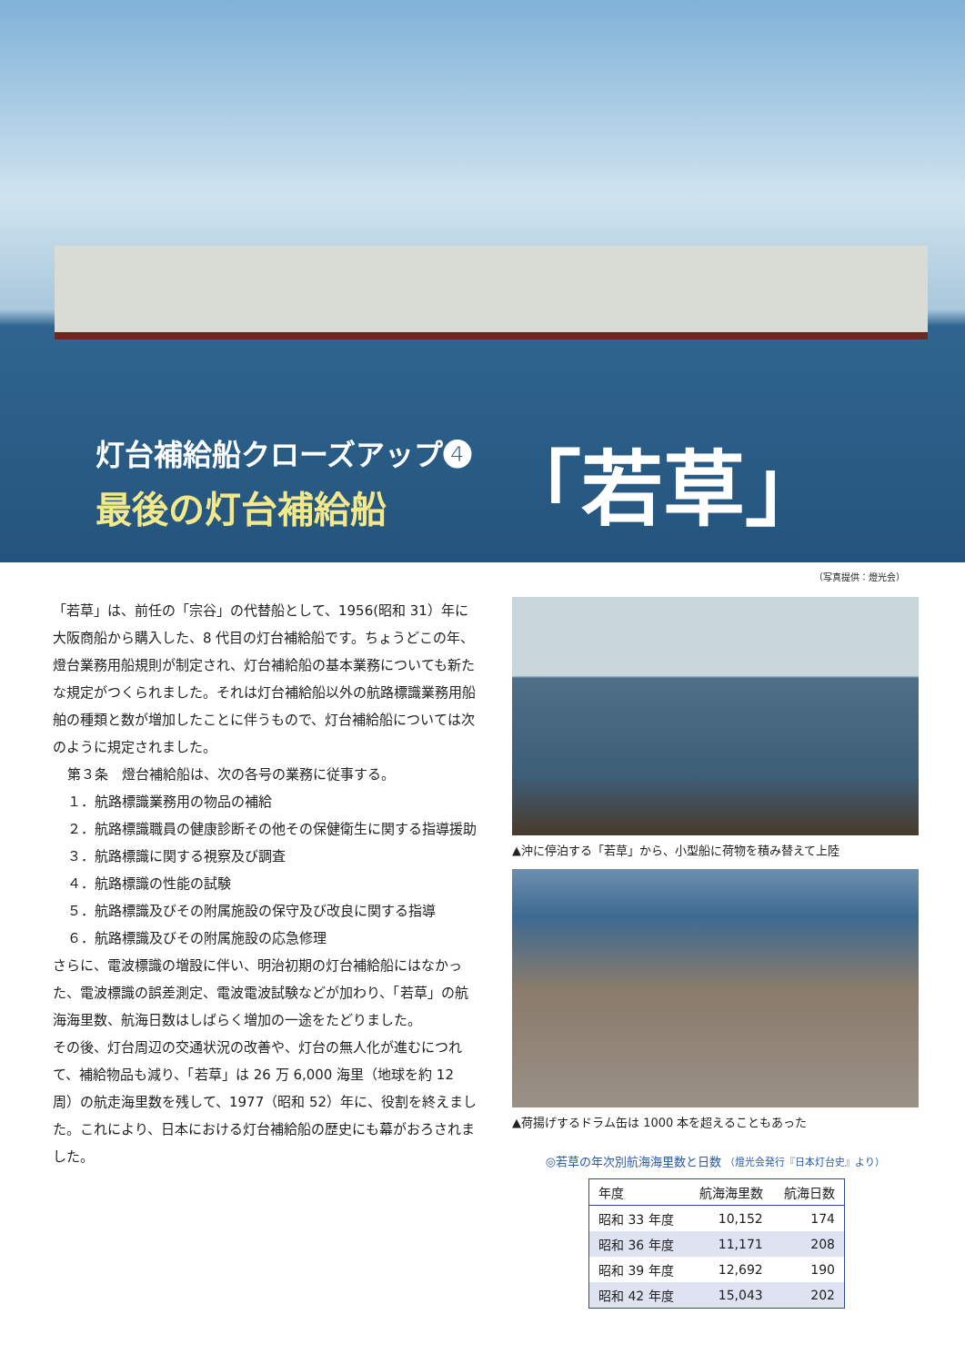灯台補給船クローズアップ❹
最後の灯台補給船
「若草」
（写真提供：燈光会）
「若草」は、前任の「宗谷」の代替船として、1956(昭和 31）年に大阪商船から購入した、8 代目の灯台補給船です。ちょうどこの年、燈台業務用船規則が制定され、灯台補給船の基本業務についても新たな規定がつくられました。それは灯台補給船以外の航路標識業務用船舶の種類と数が増加したことに伴うもので、灯台補給船については次のように規定されました。
第３条　燈台補給船は、次の各号の業務に従事する。
１．航路標識業務用の物品の補給
２．航路標識職員の健康診断その他その保健衛生に関する指導援助
３．航路標識に関する視察及び調査
４．航路標識の性能の試験
５．航路標識及びその附属施設の保守及び改良に関する指導
６．航路標識及びその附属施設の応急修理
さらに、電波標識の増設に伴い、明治初期の灯台補給船にはなかった、電波標識の誤差測定、電波電波試験などが加わり、「若草」の航海海里数、航海日数はしばらく増加の一途をたどりました。
その後、灯台周辺の交通状況の改善や、灯台の無人化が進むにつれて、補給物品も減り、「若草」は 26 万 6,000 海里（地球を約 12 周）の航走海里数を残して、1977（昭和 52）年に、役割を終えました。これにより、日本における灯台補給船の歴史にも幕がおろされました。
▲沖に停泊する「若草」から、小型船に荷物を積み替えて上陸
▲荷揚げするドラム缶は 1000 本を超えることもあった
◎若草の年次別航海海里数と日数 （燈光会発行『日本灯台史』より）
| 年度 | 航海海里数 | 航海日数 |
| --- | --- | --- |
| 昭和 33 年度 | 10,152 | 174 |
| 昭和 36 年度 | 11,171 | 208 |
| 昭和 39 年度 | 12,692 | 190 |
| 昭和 42 年度 | 15,043 | 202 |